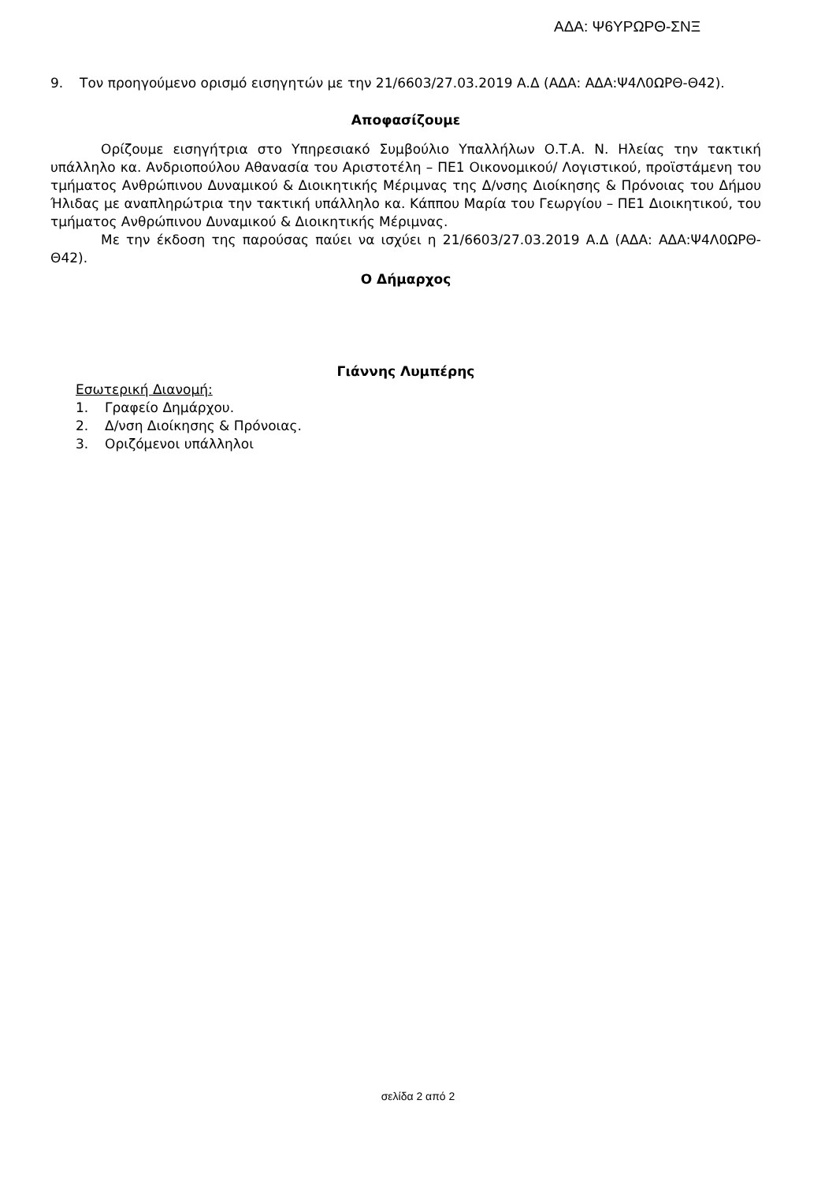ΑΔΑ: Ψ6ΥΡΩΡΘ-ΣΝΞ
9. Τον προηγούμενο ορισμό εισηγητών με την 21/6603/27.03.2019 Α.Δ (ΑΔΑ: ΑΔΑ:Ψ4Λ0ΩΡΘ-Θ42).
Αποφασίζουμε
Ορίζουμε εισηγήτρια στο Υπηρεσιακό Συμβούλιο Υπαλλήλων Ο.Τ.Α. Ν. Ηλείας την τακτική υπάλληλο κα. Ανδριοπούλου Αθανασία του Αριστοτέλη – ΠΕ1 Οικονομικού/ Λογιστικού, προϊστάμενη του τμήματος Ανθρώπινου Δυναμικού & Διοικητικής Μέριμνας της Δ/νσης Διοίκησης & Πρόνοιας του Δήμου Ήλιδας με αναπληρώτρια την τακτική υπάλληλο κα. Κάππου Μαρία του Γεωργίου – ΠΕ1 Διοικητικού, του τμήματος Ανθρώπινου Δυναμικού & Διοικητικής Μέριμνας.
Με την έκδοση της παρούσας παύει να ισχύει η 21/6603/27.03.2019 Α.Δ (ΑΔΑ: ΑΔΑ:Ψ4Λ0ΩΡΘ-Θ42).
Ο Δήμαρχος
Γιάννης Λυμπέρης
Εσωτερική Διανομή:
1. Γραφείο Δημάρχου.
2. Δ/νση Διοίκησης & Πρόνοιας.
3. Οριζόμενοι υπάλληλοι
σελίδα 2 από 2